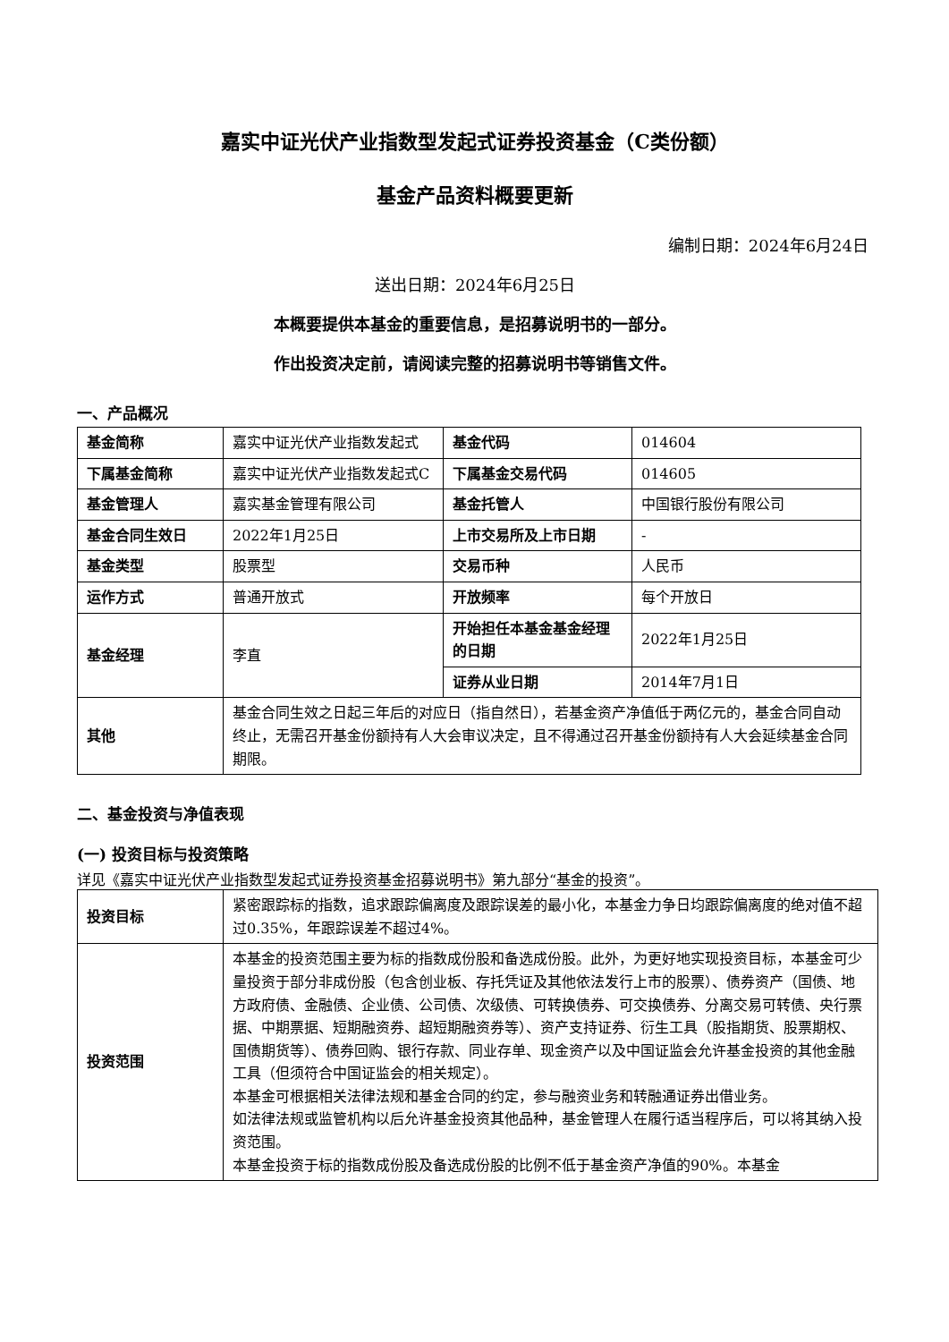嘉实中证光伏产业指数型发起式证券投资基金（C类份额）
基金产品资料概要更新
编制日期：2024年6月24日
送出日期：2024年6月25日
本概要提供本基金的重要信息，是招募说明书的一部分。
作出投资决定前，请阅读完整的招募说明书等销售文件。
一、产品概况
| 基金简称 | 嘉实中证光伏产业指数发起式 | 基金代码 | 014604 |
| 下属基金简称 | 嘉实中证光伏产业指数发起式C | 下属基金交易代码 | 014605 |
| 基金管理人 | 嘉实基金管理有限公司 | 基金托管人 | 中国银行股份有限公司 |
| 基金合同生效日 | 2022年1月25日 | 上市交易所及上市日期 | - |
| 基金类型 | 股票型 | 交易币种 | 人民币 |
| 运作方式 | 普通开放式 | 开放频率 | 每个开放日 |
| 基金经理 | 李直 | 开始担任本基金基金经理的日期 | 2022年1月25日 |
| | | 证券从业日期 | 2014年7月1日 |
| 其他 | 基金合同生效之日起三年后的对应日（指自然日），若基金资产净值低于两亿元的，基金合同自动终止，无需召开基金份额持有人大会审议决定，且不得通过召开基金份额持有人大会延续基金合同期限。 | | |
二、基金投资与净值表现
(一) 投资目标与投资策略
详见《嘉实中证光伏产业指数型发起式证券投资基金招募说明书》第九部分“基金的投资”。
| 投资目标 | 紧密跟踪标的指数，追求跟踪偏离度及跟踪误差的最小化，本基金力争日均跟踪偏离度的绝对值不超过0.35%，年跟踪误差不超过4%。 |
| 投资范围 | 本基金的投资范围主要为标的指数成份股和备选成份股。此外，为更好地实现投资目标，本基金可少量投资于部分非成份股（包含创业板、存托凭证及其他依法发行上市的股票）、债券资产（国债、地方政府债、金融债、企业债、公司债、次级债、可转换债券、可交换债券、分离交易可转债、央行票据、中期票据、短期融资券、超短期融资券等）、资产支持证券、衍生工具（股指期货、股票期权、国债期货等）、债券回购、银行存款、同业存单、现金资产以及中国证监会允许基金投资的其他金融工具（但须符合中国证监会的相关规定）。 本基金可根据相关法律法规和基金合同的约定，参与融资业务和转融通证券出借业务。 如法律法规或监管机构以后允许基金投资其他品种，基金管理人在履行适当程序后，可以将其纳入投资范围。 本基金投资于标的指数成份股及备选成份股的比例不低于基金资产净值的90%。本基金 |